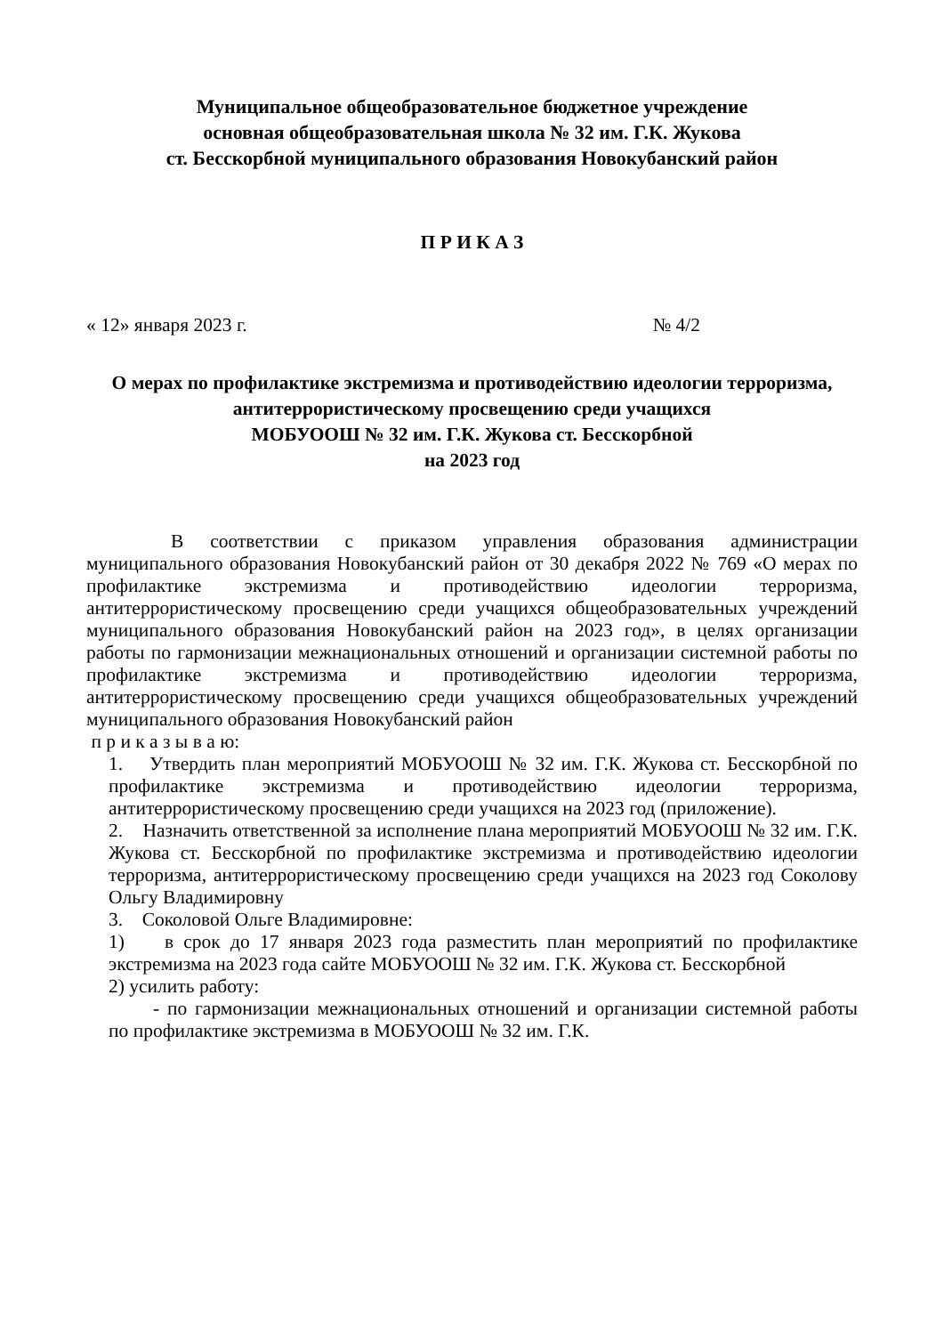Муниципальное общеобразовательное бюджетное учреждение
основная общеобразовательная школа № 32 им. Г.К. Жукова
ст. Бесскорбной муниципального образования Новокубанский район
П Р И К А З
« 12» января 2023 г. № 4/2
О мерах по профилактике экстремизма и противодействию идеологии терроризма, антитеррористическому просвещению среди учащихся
МОБУООШ № 32 им. Г.К. Жукова ст. Бесскорбной
на 2023 год
В соответствии с приказом управления образования администрации муниципального образования Новокубанский район от 30 декабря 2022 № 769 «О мерах по профилактике экстремизма и противодействию идеологии терроризма, антитеррористическому просвещению среди учащихся общеобразовательных учреждений муниципального образования Новокубанский район на 2023 год», в целях организации работы по гармонизации межнациональных отношений и организации системной работы по профилактике экстремизма и противодействию идеологии терроризма, антитеррористическому просвещению среди учащихся общеобразовательных учреждений муниципального образования Новокубанский район
п р и к а з ы в а ю:
1. Утвердить план мероприятий МОБУООШ № 32 им. Г.К. Жукова ст. Бесскорбной по профилактике экстремизма и противодействию идеологии терроризма, антитеррористическому просвещению среди учащихся на 2023 год (приложение).
2. Назначить ответственной за исполнение плана мероприятий МОБУООШ № 32 им. Г.К. Жукова ст. Бесскорбной по профилактике экстремизма и противодействию идеологии терроризма, антитеррористическому просвещению среди учащихся на 2023 год Соколову Ольгу Владимировну
3. Соколовой Ольге Владимировне:
1) в срок до 17 января 2023 года разместить план мероприятий по профилактике экстремизма на 2023 года сайте МОБУООШ № 32 им. Г.К. Жукова ст. Бесскорбной
2) усилить работу:
- по гармонизации межнациональных отношений и организации системной работы по профилактике экстремизма в МОБУООШ № 32 им. Г.К.